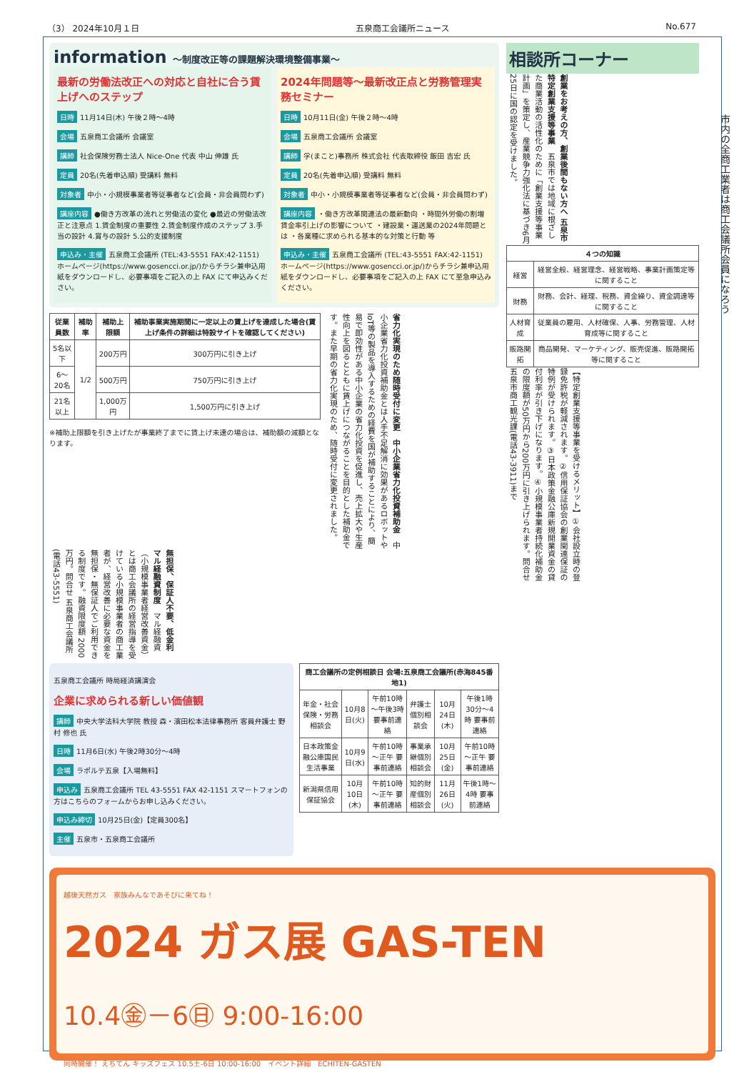（3） 2024年10月１日 五泉商工会議所ニュース No.677
市内の全商工業者は商工会議所会員になろう
information ～制度改正等の課題解決環境整備事業～
最新の労働法改正への対応と自社に合う賃上げへのステップ
日時 11月14日(木) 午後２時～4時
会場 五泉商工会議所 会議室
講師 社会保険労務士法人 Nice-One 代表 中山 伸雄 氏
定員 20名(先着申込順) 受講料 無料
対象者 中小・小規模事業者等従事者など(会員・非会員問わず)
講座内容 ●働き方改革の流れと労働法の変化 ●最近の労働法改正と注意点 1.賃金制度の重要性 2.賃金制度作成のステップ 3.手当の設計 4.賞与の設計 5.公的支援制度
申込み・主催 五泉商工会議所 (TEL:43-5551 FAX:42-1151) ホームページ(https://www.gosencci.or.jp/)からチラシ兼申込用紙をダウンロードし、必要事項をご記入の上 FAX にて申込みください。
2024年問題等～最新改正点と労務管理実務セミナー
日時 10月11日(金) 午後２時～4時
会場 五泉商工会議所 会議室
講師 孚(まこと)事務所 株式会社 代表取締役 飯田 吉宏 氏
定員 20名(先着申込順) 受講料 無料
対象者 中小・小規模事業者等従事者など(会員・非会員問わず)
講座内容 ・働き方改革関連法の最新動向 ・時間外労働の割増賃金率引上げの影響について ・建設業・運送業の2024年問題とは ・各業種に求められる基本的な対策と行動 等
申込み・主催 五泉商工会議所 (TEL:43-5551 FAX:42-1151) ホームページ(https://www.gosencci.or.jp/)からチラシ兼申込用紙をダウンロードし、必要事項をご記入の上 FAX にて至急申込みください。
| 従業員数 | 補助率 | 補助上限額 | 補助事業実施期間に一定以上の賃上げを達成した場合(賃上げ条件の詳細は特設サイトを確認してください) |
| --- | --- | --- | --- |
| 5名以下 | 1/2 | 200万円 | 300万円に引き上げ |
| 6～20名 | | 500万円 | 750万円に引き上げ |
| 21名以上 | | 1,000万円 | 1,500万円に引き上げ |
※補助上限額を引き上げたが事業終了までに賃上げ未達の場合は、補助額の減額となります。
省力化実現のため随時受付に変更　中小企業省力化投資補助金　中小企業省力化投資補助金とは人手不足解消に効果があるロボットやIoT等の製品を導入するための経費を国が補助することにより、簡易で即効性がある中小企業の省力化投資を促進し、売上拡大や生産性向上を図るとともに賃上げにつながることを目的とした補助金です。また早期の省力化実現のため、随時受付に変更されました。
無担保、保証人不要、低金利　マル経融資制度　マル経融資（小規模事業者経営改善資金）とは商工会議所の経営指導を受けている小規模事業者の商工業者が、経営改善に必要な資金を無担保・無保証人でご利用できる制度です。融資限度額 2000万円。問合せ 五泉商工会議所(電話43-5551)
五泉商工会議所 時局経済講演会
企業に求められる新しい価値観
講師 中央大学法科大学院 教授 森・濱田松本法律事務所 客員弁護士 野村 修也 氏
日時 11月6日(水) 午後2時30分～4時
会場 ラポルテ五泉【入場無料】
申込み 五泉商工会議所 TEL 43-5551 FAX 42-1151 スマートフォンの方はこちらのフォームからお申し込みください。
申込み締切 10月25日(金)【定員300名】
主催 五泉市・五泉商工会議所
| 商工会議所の定例相談日 会場:五泉商工会議所(赤海845番地1) | | | | | |
| --- | --- | --- | --- | --- | --- |
| 年金・社会保険・労務相談会 | 10月8日(火) | 午前10時～午後3時 要事前連絡 | 弁護士個別相談会 | 10月24日(木) | 午後1時30分～4時 要事前連絡 |
| 日本政策金融公庫国民生活事業 | 10月9日(水) | 午前10時～正午 要事前連絡 | 事業承継個別相談会 | 10月25日(金) | 午前10時～正午 要事前連絡 |
| 新潟県信用保証協会 | 10月10日(木) | 午前10時～正午 要事前連絡 | 知的財産個別相談会 | 11月26日(火) | 午後1時～4時 要事前連絡 |
相談所コーナー
創業をお考えの方、創業後間もない方へ 五泉市特定創業支援等事業　五泉市では地域に根ざした商業活動の活性化のために「創業支援等事業計画」を策定し、産業競争力強化法に基づき6月25日に国の認定を受けました。
| ４つの知識 | |
| --- | --- |
| 経営 | 経営全般、経営理念、経営戦略、事業計画策定等に関すること |
| 財務 | 財務、会計、経理、税務、資金繰り、資金調達等に関すること |
| 人材育成 | 従業員の雇用、人材確保、人事、労務管理、人材育成等に関すること |
| 販路開拓 | 商品開発、マーケティング、販売促進、販路開拓等に関すること |
【特定創業支援等事業を受けるメリット】①会社設立時の登録免許税が軽減されます。②信用保証協会の創業関連保証の特例が受けられます。③日本政策金融公庫新規開業資金の貸付利率が引き下げになります。④小規模事業者持続化補助金の限度額が50万円から200万円に引き上げられます。問合せ 五泉市商工観光課(電話43-3911)まで
越後天然ガス　家族みんなであそびに来てね！
2024 ガス展 GAS-TEN
10.4㊎－6㊐ 9:00-16:00
同時開催！ えちてん キッズフェス 10.5土-6日 10:00-16:00　イベント詳細　ECHITEN-GASTEN